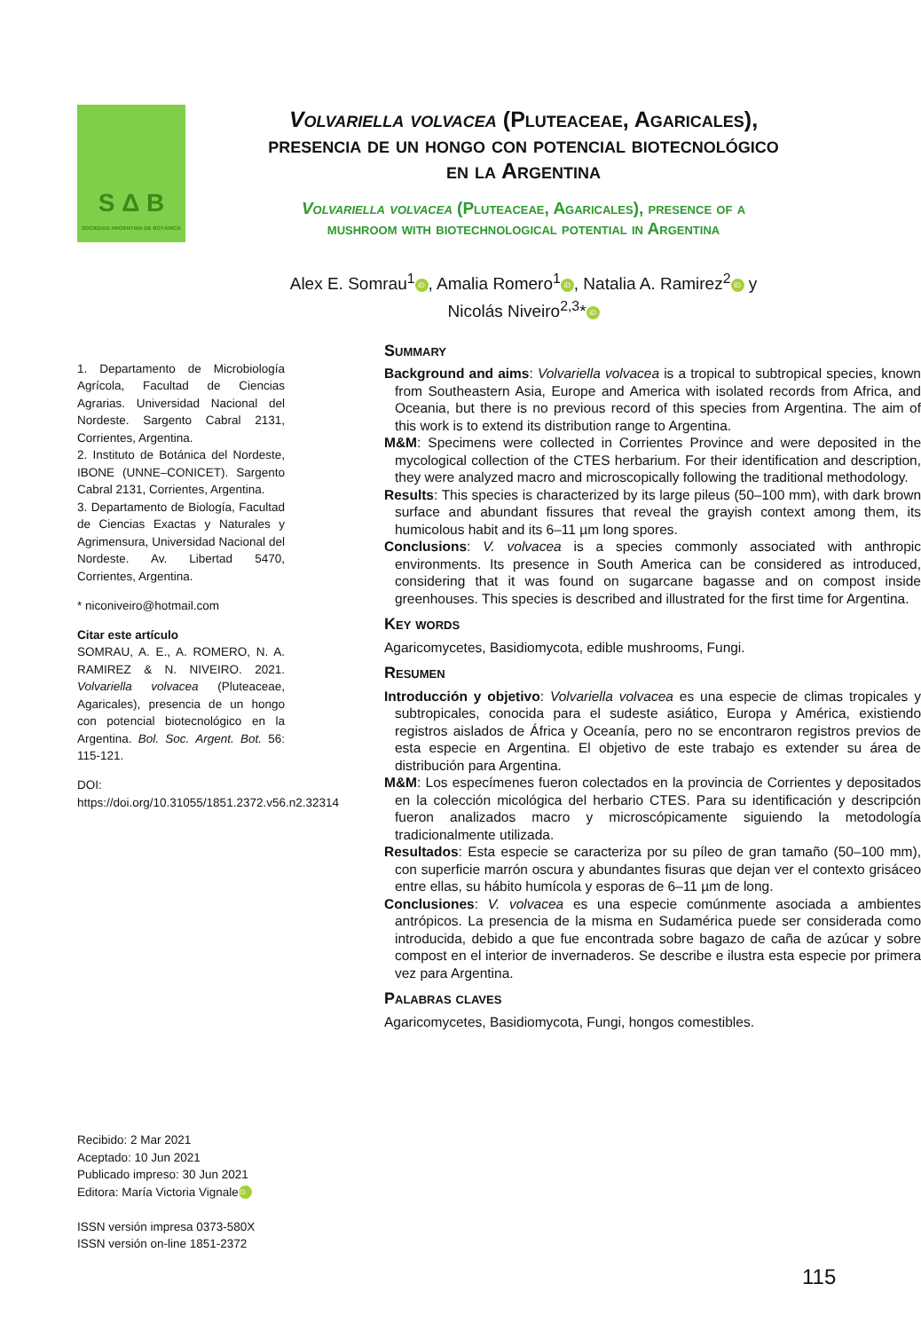S Δ B
SOCIEDAD ARGENTINA DE BOTÁNICA
Volvariella volvacea (Pluteaceae, Agaricales),
presencia de un hongo con potencial biotecnológico
en la Argentina
Volvariella volvacea (Pluteaceae, Agaricales), presence of a
mushroom with biotechnological potential in Argentina
Alex E. Somrau<sup>1</sup> iD, Amalia Romero<sup>1</sup> iD, Natalia A. Ramirez<sup>2</sup> iD y
Nicolás Niveiro<sup>2,3</sup>* iD
1. Departamento de Microbiología Agrícola, Facultad de Ciencias Agrarias. Universidad Nacional del Nordeste. Sargento Cabral 2131, Corrientes, Argentina.
2. Instituto de Botánica del Nordeste, IBONE (UNNE–CONICET). Sargento Cabral 2131, Corrientes, Argentina.
3. Departamento de Biología, Facultad de Ciencias Exactas y Naturales y Agrimensura, Universidad Nacional del Nordeste. Av. Libertad 5470, Corrientes, Argentina.
* niconiveiro@hotmail.com
Citar este artículo
SOMRAU, A. E., A. ROMERO, N. A. RAMIREZ & N. NIVEIRO. 2021. Volvariella volvacea (Pluteaceae, Agaricales), presencia de un hongo con potencial biotecnológico en la Argentina. Bol. Soc. Argent. Bot. 56: 115-121.
DOI: https://doi.org/10.31055/1851.2372.v56.n2.32314
Summary
Background and aims: Volvariella volvacea is a tropical to subtropical species, known from Southeastern Asia, Europe and America with isolated records from Africa, and Oceania, but there is no previous record of this species from Argentina. The aim of this work is to extend its distribution range to Argentina.
M&M: Specimens were collected in Corrientes Province and were deposited in the mycological collection of the CTES herbarium. For their identification and description, they were analyzed macro and microscopically following the traditional methodology.
Results: This species is characterized by its large pileus (50–100 mm), with dark brown surface and abundant fissures that reveal the grayish context among them, its humicolous habit and its 6–11 µm long spores.
Conclusions: V. volvacea is a species commonly associated with anthropic environments. Its presence in South America can be considered as introduced, considering that it was found on sugarcane bagasse and on compost inside greenhouses. This species is described and illustrated for the first time for Argentina.
Key words
Agaricomycetes, Basidiomycota, edible mushrooms, Fungi.
Resumen
Introducción y objetivo: Volvariella volvacea es una especie de climas tropicales y subtropicales, conocida para el sudeste asiático, Europa y América, existiendo registros aislados de África y Oceanía, pero no se encontraron registros previos de esta especie en Argentina. El objetivo de este trabajo es extender su área de distribución para Argentina.
M&M: Los especímenes fueron colectados en la provincia de Corrientes y depositados en la colección micológica del herbario CTES. Para su identificación y descripción fueron analizados macro y microscópicamente siguiendo la metodología tradicionalmente utilizada.
Resultados: Esta especie se caracteriza por su píleo de gran tamaño (50–100 mm), con superficie marrón oscura y abundantes fisuras que dejan ver el contexto grisáceo entre ellas, su hábito humícola y esporas de 6–11 µm de long.
Conclusiones: V. volvacea es una especie comúnmente asociada a ambientes antrópicos. La presencia de la misma en Sudamérica puede ser considerada como introducida, debido a que fue encontrada sobre bagazo de caña de azúcar y sobre compost en el interior de invernaderos. Se describe e ilustra esta especie por primera vez para Argentina.
Palabras claves
Agaricomycetes, Basidiomycota, Fungi, hongos comestibles.
Recibido: 2 Mar 2021
Aceptado: 10 Jun 2021
Publicado impreso: 30 Jun 2021
Editora: María Victoria Vignale iD
ISSN versión impresa 0373-580X
ISSN versión on-line 1851-2372
115